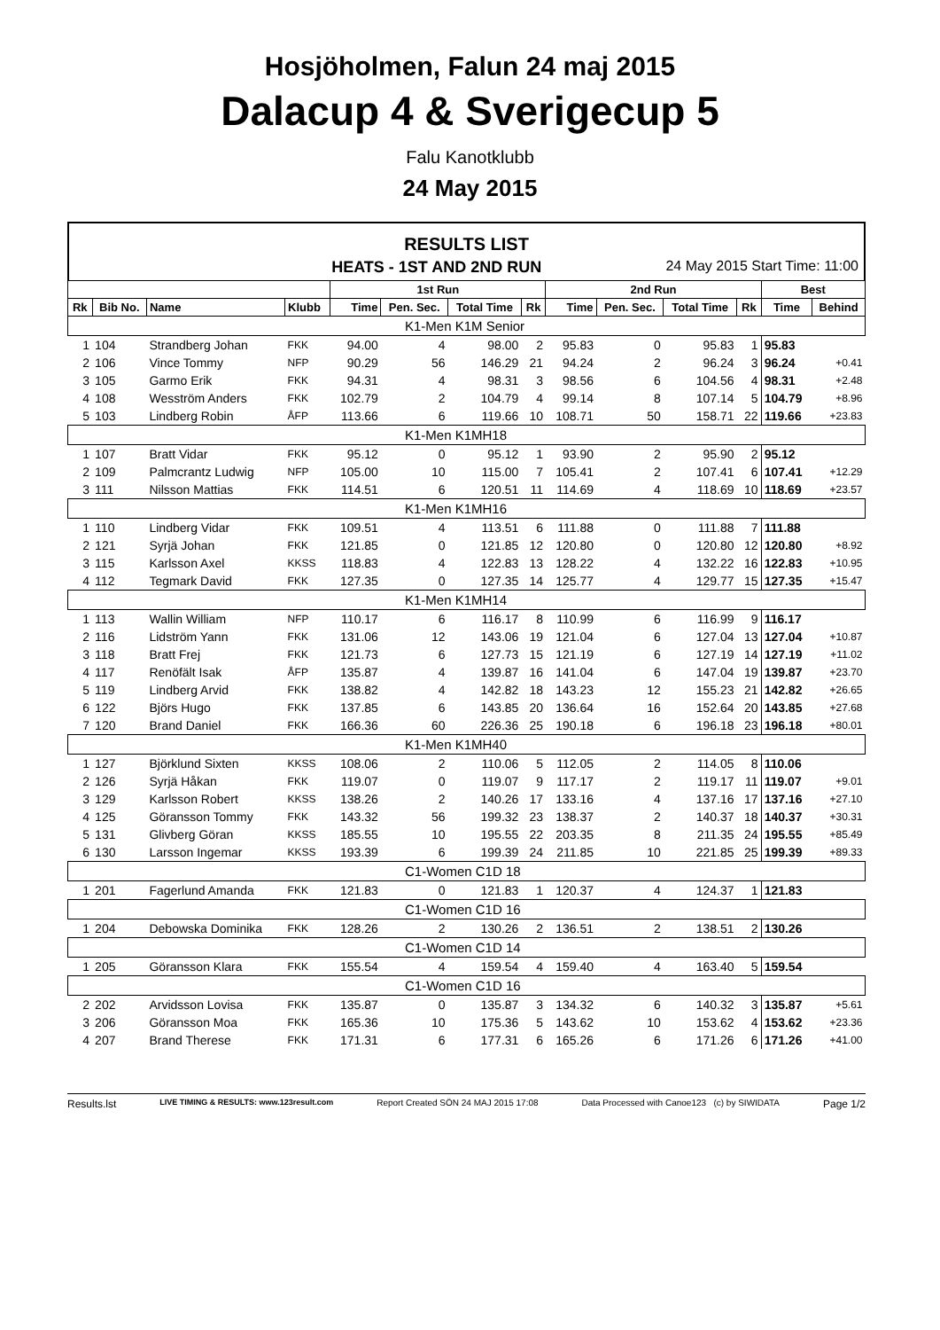Hosjöholmen, Falun 24 maj 2015
Dalacup 4 & Sverigecup 5
Falu Kanotklubb
24 May 2015
RESULTS LIST
HEATS - 1ST AND 2ND RUN 24 May 2015 Start Time: 11:00
| | | | | 1st Run | | | | 2nd Run | | | | Best | |
| --- | --- | --- | --- | --- | --- | --- | --- | --- | --- | --- | --- | --- | --- |
| Rk | Bib No. | Name | Klubb | Time | Pen. Sec. | Total Time | Rk | Time | Pen. Sec. | Total Time | Rk | Time | Behind |
| K1-Men K1M Senior | | | | | | | | | | | | | |
| 1 | 104 | Strandberg Johan | FKK | 94.00 | 4 | 98.00 | 2 | 95.83 | 0 | 95.83 | 1 | 95.83 | |
| 2 | 106 | Vince Tommy | NFP | 90.29 | 56 | 146.29 | 21 | 94.24 | 2 | 96.24 | 3 | 96.24 | +0.41 |
| 3 | 105 | Garmo Erik | FKK | 94.31 | 4 | 98.31 | 3 | 98.56 | 6 | 104.56 | 4 | 98.31 | +2.48 |
| 4 | 108 | Wesström Anders | FKK | 102.79 | 2 | 104.79 | 4 | 99.14 | 8 | 107.14 | 5 | 104.79 | +8.96 |
| 5 | 103 | Lindberg Robin | ÅFP | 113.66 | 6 | 119.66 | 10 | 108.71 | 50 | 158.71 | 22 | 119.66 | +23.83 |
| K1-Men K1MH18 | | | | | | | | | | | | | |
| 1 | 107 | Bratt Vidar | FKK | 95.12 | 0 | 95.12 | 1 | 93.90 | 2 | 95.90 | 2 | 95.12 | |
| 2 | 109 | Palmcrantz Ludwig | NFP | 105.00 | 10 | 115.00 | 7 | 105.41 | 2 | 107.41 | 6 | 107.41 | +12.29 |
| 3 | 111 | Nilsson Mattias | FKK | 114.51 | 6 | 120.51 | 11 | 114.69 | 4 | 118.69 | 10 | 118.69 | +23.57 |
| K1-Men K1MH16 | | | | | | | | | | | | | |
| 1 | 110 | Lindberg Vidar | FKK | 109.51 | 4 | 113.51 | 6 | 111.88 | 0 | 111.88 | 7 | 111.88 | |
| 2 | 121 | Syrjä Johan | FKK | 121.85 | 0 | 121.85 | 12 | 120.80 | 0 | 120.80 | 12 | 120.80 | +8.92 |
| 3 | 115 | Karlsson Axel | KKSS | 118.83 | 4 | 122.83 | 13 | 128.22 | 4 | 132.22 | 16 | 122.83 | +10.95 |
| 4 | 112 | Tegmark David | FKK | 127.35 | 0 | 127.35 | 14 | 125.77 | 4 | 129.77 | 15 | 127.35 | +15.47 |
| K1-Men K1MH14 | | | | | | | | | | | | | |
| 1 | 113 | Wallin William | NFP | 110.17 | 6 | 116.17 | 8 | 110.99 | 6 | 116.99 | 9 | 116.17 | |
| 2 | 116 | Lidström Yann | FKK | 131.06 | 12 | 143.06 | 19 | 121.04 | 6 | 127.04 | 13 | 127.04 | +10.87 |
| 3 | 118 | Bratt Frej | FKK | 121.73 | 6 | 127.73 | 15 | 121.19 | 6 | 127.19 | 14 | 127.19 | +11.02 |
| 4 | 117 | Renöfält Isak | ÅFP | 135.87 | 4 | 139.87 | 16 | 141.04 | 6 | 147.04 | 19 | 139.87 | +23.70 |
| 5 | 119 | Lindberg Arvid | FKK | 138.82 | 4 | 142.82 | 18 | 143.23 | 12 | 155.23 | 21 | 142.82 | +26.65 |
| 6 | 122 | Björs Hugo | FKK | 137.85 | 6 | 143.85 | 20 | 136.64 | 16 | 152.64 | 20 | 143.85 | +27.68 |
| 7 | 120 | Brand Daniel | FKK | 166.36 | 60 | 226.36 | 25 | 190.18 | 6 | 196.18 | 23 | 196.18 | +80.01 |
| K1-Men K1MH40 | | | | | | | | | | | | | |
| 1 | 127 | Björklund Sixten | KKSS | 108.06 | 2 | 110.06 | 5 | 112.05 | 2 | 114.05 | 8 | 110.06 | |
| 2 | 126 | Syrjä Håkan | FKK | 119.07 | 0 | 119.07 | 9 | 117.17 | 2 | 119.17 | 11 | 119.07 | +9.01 |
| 3 | 129 | Karlsson Robert | KKSS | 138.26 | 2 | 140.26 | 17 | 133.16 | 4 | 137.16 | 17 | 137.16 | +27.10 |
| 4 | 125 | Göransson Tommy | FKK | 143.32 | 56 | 199.32 | 23 | 138.37 | 2 | 140.37 | 18 | 140.37 | +30.31 |
| 5 | 131 | Glivberg Göran | KKSS | 185.55 | 10 | 195.55 | 22 | 203.35 | 8 | 211.35 | 24 | 195.55 | +85.49 |
| 6 | 130 | Larsson Ingemar | KKSS | 193.39 | 6 | 199.39 | 24 | 211.85 | 10 | 221.85 | 25 | 199.39 | +89.33 |
| C1-Women C1D 18 | | | | | | | | | | | | | |
| 1 | 201 | Fagerlund Amanda | FKK | 121.83 | 0 | 121.83 | 1 | 120.37 | 4 | 124.37 | 1 | 121.83 | |
| C1-Women C1D 16 | | | | | | | | | | | | | |
| 1 | 204 | Debowska Dominika | FKK | 128.26 | 2 | 130.26 | 2 | 136.51 | 2 | 138.51 | 2 | 130.26 | |
| C1-Women C1D 14 | | | | | | | | | | | | | |
| 1 | 205 | Göransson Klara | FKK | 155.54 | 4 | 159.54 | 4 | 159.40 | 4 | 163.40 | 5 | 159.54 | |
| C1-Women C1D 16 | | | | | | | | | | | | | |
| 2 | 202 | Arvidsson Lovisa | FKK | 135.87 | 0 | 135.87 | 3 | 134.32 | 6 | 140.32 | 3 | 135.87 | +5.61 |
| 3 | 206 | Göransson Moa | FKK | 165.36 | 10 | 175.36 | 5 | 143.62 | 10 | 153.62 | 4 | 153.62 | +23.36 |
| 4 | 207 | Brand Therese | FKK | 171.31 | 6 | 177.31 | 6 | 165.26 | 6 | 171.26 | 6 | 171.26 | +41.00 |
Results.lst LIVE TIMING & RESULTS: www.123result.com Report Created SÖN 24 MAJ 2015 17:08 Data Processed with Canoe123 (c) by SIWIDATA Page 1/2